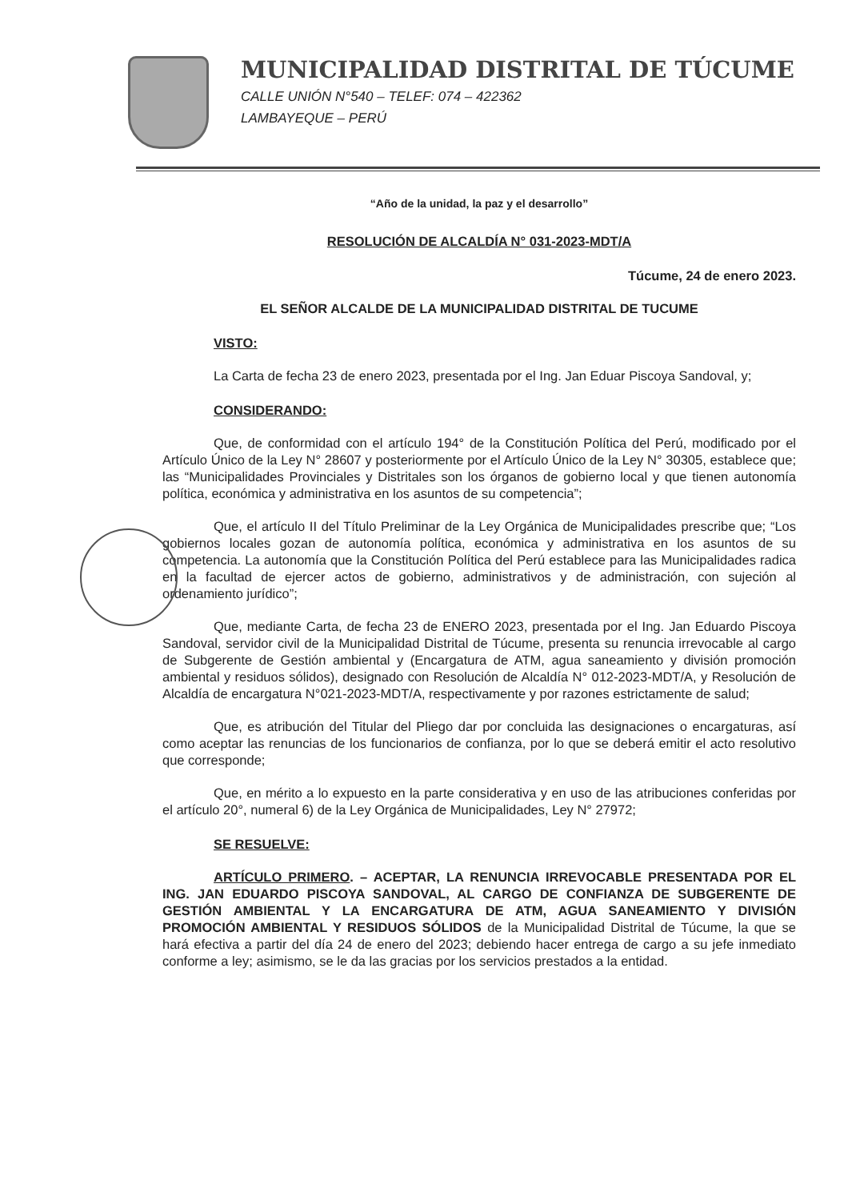MUNICIPALIDAD DISTRITAL DE TÚCUME
CALLE UNIÓN N°540 – TELEF: 074 – 422362
LAMBAYEQUE – PERÚ
“Año de la unidad, la paz y el desarrollo”
RESOLUCIÓN DE ALCALDÍA N° 031-2023-MDT/A
Túcume, 24 de enero 2023.
EL SEÑOR ALCALDE DE LA MUNICIPALIDAD DISTRITAL DE TUCUME
VISTO:
La Carta de fecha 23 de enero 2023, presentada por el Ing. Jan Eduar Piscoya Sandoval, y;
CONSIDERANDO:
Que, de conformidad con el artículo 194° de la Constitución Política del Perú, modificado por el Artículo Único de la Ley N° 28607 y posteriormente por el Artículo Único de la Ley N° 30305, establece que; las “Municipalidades Provinciales y Distritales son los órganos de gobierno local y que tienen autonomía política, económica y administrativa en los asuntos de su competencia”;
Que, el artículo II del Título Preliminar de la Ley Orgánica de Municipalidades prescribe que; “Los gobiernos locales gozan de autonomía política, económica y administrativa en los asuntos de su competencia. La autonomía que la Constitución Política del Perú establece para las Municipalidades radica en la facultad de ejercer actos de gobierno, administrativos y de administración, con sujeción al ordenamiento jurídico”;
Que, mediante Carta, de fecha 23 de ENERO 2023, presentada por el Ing. Jan Eduardo Piscoya Sandoval, servidor civil de la Municipalidad Distrital de Túcume, presenta su renuncia irrevocable al cargo de Subgerente de Gestión ambiental y (Encargatura de ATM, agua saneamiento y división promoción ambiental y residuos sólidos), designado con Resolución de Alcaldía N° 012-2023-MDT/A, y Resolución de Alcaldía de encargatura N°021-2023-MDT/A, respectivamente y por razones estrictamente de salud;
Que, es atribución del Titular del Pliego dar por concluida las designaciones o encargaturas, así como aceptar las renuncias de los funcionarios de confianza, por lo que se deberá emitir el acto resolutivo que corresponde;
Que, en mérito a lo expuesto en la parte considerativa y en uso de las atribuciones conferidas por el artículo 20°, numeral 6) de la Ley Orgánica de Municipalidades, Ley N° 27972;
SE RESUELVE:
ARTÍCULO PRIMERO. – ACEPTAR, LA RENUNCIA IRREVOCABLE PRESENTADA POR EL ING. JAN EDUARDO PISCOYA SANDOVAL, AL CARGO DE CONFIANZA DE SUBGERENTE DE GESTIÓN AMBIENTAL Y LA ENCARGATURA DE ATM, AGUA SANEAMIENTO Y DIVISIÓN PROMOCIÓN AMBIENTAL Y RESIDUOS SÓLIDOS de la Municipalidad Distrital de Túcume, la que se hará efectiva a partir del día 24 de enero del 2023; debiendo hacer entrega de cargo a su jefe inmediato conforme a ley; asimismo, se le da las gracias por los servicios prestados a la entidad.